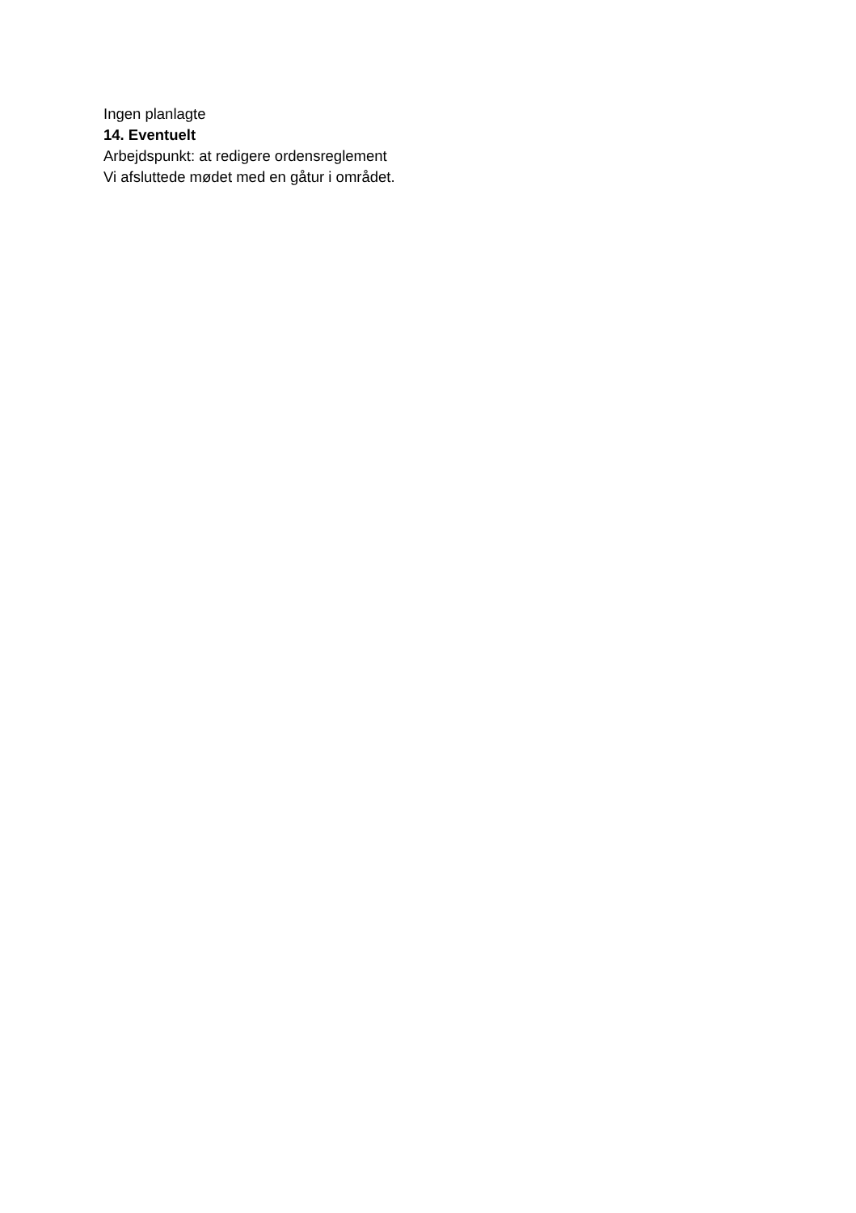Ingen planlagte
14. Eventuelt
Arbejdspunkt: at redigere ordensreglement
Vi afsluttede mødet med en gåtur i området.